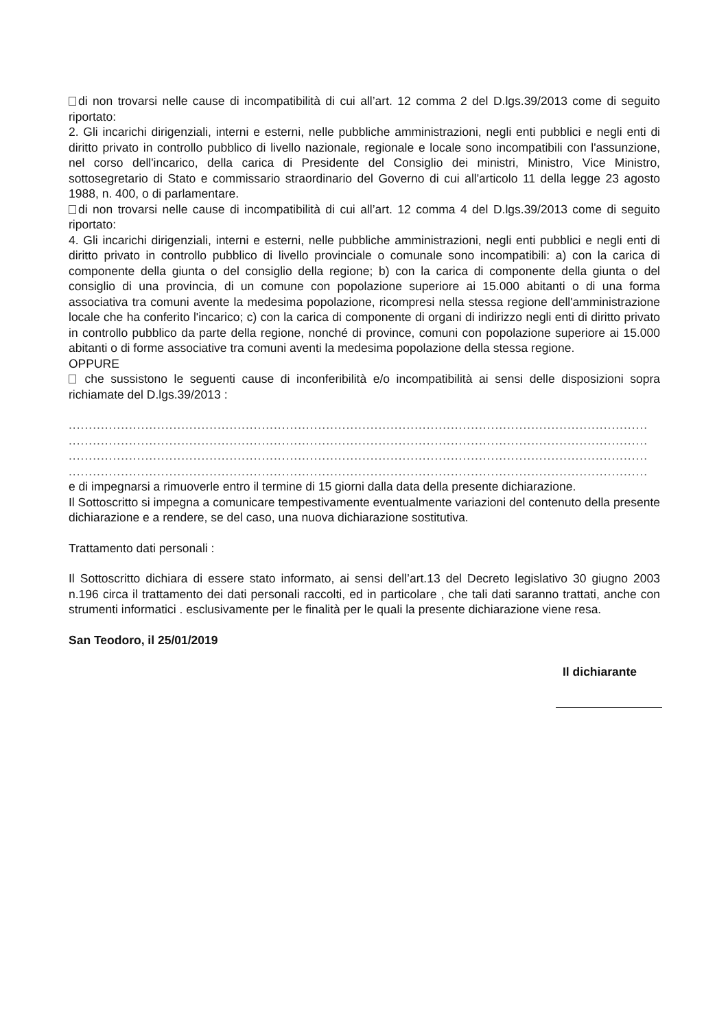di non trovarsi nelle cause di incompatibilità di cui all’art. 12 comma 2 del D.lgs.39/2013 come di seguito riportato:
2. Gli incarichi dirigenziali, interni e esterni, nelle pubbliche amministrazioni, negli enti pubblici e negli enti di diritto privato in controllo pubblico di livello nazionale, regionale e locale sono incompatibili con l'assunzione, nel corso dell'incarico, della carica di Presidente del Consiglio dei ministri, Ministro, Vice Ministro, sottosegretario di Stato e commissario straordinario del Governo di cui all'articolo 11 della legge 23 agosto 1988, n. 400, o di parlamentare.
di non trovarsi nelle cause di incompatibilità di cui all’art. 12 comma 4 del D.lgs.39/2013 come di seguito riportato:
4. Gli incarichi dirigenziali, interni e esterni, nelle pubbliche amministrazioni, negli enti pubblici e negli enti di diritto privato in controllo pubblico di livello provinciale o comunale sono incompatibili: a) con la carica di componente della giunta o del consiglio della regione; b) con la carica di componente della giunta o del consiglio di una provincia, di un comune con popolazione superiore ai 15.000 abitanti o di una forma associativa tra comuni avente la medesima popolazione, ricompresi nella stessa regione dell'amministrazione locale che ha conferito l'incarico; c) con la carica di componente di organi di indirizzo negli enti di diritto privato in controllo pubblico da parte della regione, nonché di province, comuni con popolazione superiore ai 15.000 abitanti o di forme associative tra comuni aventi la medesima popolazione della stessa regione.
OPPURE
che sussistono le seguenti cause di inconferibilità e/o incompatibilità ai sensi delle disposizioni sopra richiamate del D.lgs.39/2013 :
..............................................................................................................................................................
..............................................................................................................................................................
..............................................................................................................................................................
..............................................................................................................................................................
e di impegnarsi a rimuoverle entro il termine di 15 giorni dalla data della presente dichiarazione.
Il Sottoscritto si impegna a comunicare tempestivamente eventualmente variazioni del contenuto della presente dichiarazione e a rendere, se del caso, una nuova dichiarazione sostitutiva.
Trattamento dati personali :
Il Sottoscritto dichiara di essere stato informato, ai sensi dell’art.13 del Decreto legislativo 30 giugno 2003 n.196 circa il trattamento dei dati personali raccolti, ed in particolare , che tali dati saranno trattati, anche con strumenti informatici . esclusivamente per le finalità per le quali la presente dichiarazione viene resa.
San Teodoro, il 25/01/2019
Il dichiarante